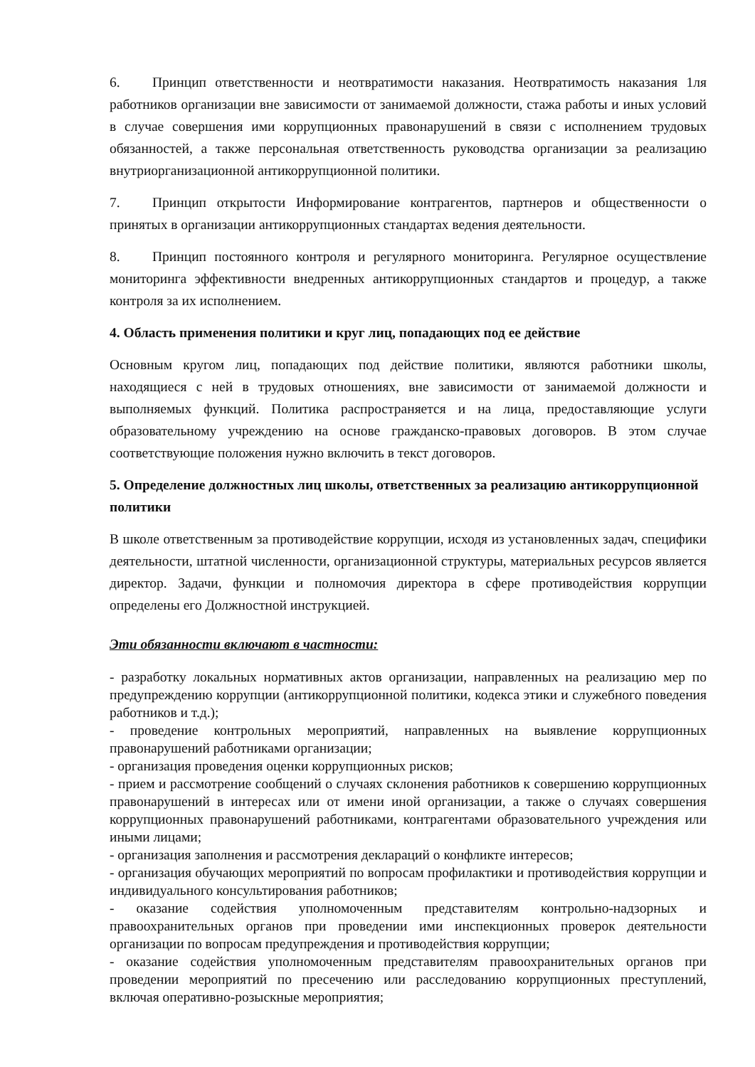6. Принцип ответственности и неотвратимости наказания. Неотвратимость наказания 1ля работников организации вне зависимости от занимаемой должности, стажа работы и иных условий в случае совершения ими коррупционных правонарушений в связи с исполнением трудовых обязанностей, а также персональная ответственность руководства организации за реализацию внутриорганизационной антикоррупционной политики.
7. Принцип открытости Информирование контрагентов, партнеров и общественности о принятых в организации антикоррупционных стандартах ведения деятельности.
8. Принцип постоянного контроля и регулярного мониторинга. Регулярное осуществление мониторинга эффективности внедренных антикоррупционных стандартов и процедур, а также контроля за их исполнением.
4. Область применения политики и круг лиц, попадающих под ее действие
Основным кругом лиц, попадающих под действие политики, являются работники школы, находящиеся с ней в трудовых отношениях, вне зависимости от занимаемой должности и выполняемых функций. Политика распространяется и на лица, предоставляющие услуги образовательному учреждению на основе гражданско-правовых договоров. В этом случае соответствующие положения нужно включить в текст договоров.
5. Определение должностных лиц школы, ответственных за реализацию антикоррупционной политики
В школе ответственным за противодействие коррупции, исходя из установленных задач, специфики деятельности, штатной численности, организационной структуры, материальных ресурсов является директор. Задачи, функции и полномочия директора в сфере противодействия коррупции определены его Должностной инструкцией.
Эти обязанности включают в частности:
- разработку локальных нормативных актов организации, направленных на реализацию мер по предупреждению коррупции (антикоррупционной политики, кодекса этики и служебного поведения работников и т.д.);
- проведение контрольных мероприятий, направленных на выявление коррупционных правонарушений работниками организации;
- организация проведения оценки коррупционных рисков;
- прием и рассмотрение сообщений о случаях склонения работников к совершению коррупционных правонарушений в интересах или от имени иной организации, а также о случаях совершения коррупционных правонарушений работниками, контрагентами образовательного учреждения или иными лицами;
- организация заполнения и рассмотрения деклараций о конфликте интересов;
- организация обучающих мероприятий по вопросам профилактики и противодействия коррупции и индивидуального консультирования работников;
- оказание содействия уполномоченным представителям контрольно-надзорных и правоохранительных органов при проведении ими инспекционных проверок деятельности организации по вопросам предупреждения и противодействия коррупции;
- оказание содействия уполномоченным представителям правоохранительных органов при проведении мероприятий по пресечению или расследованию коррупционных преступлений, включая оперативно-розыскные мероприятия;